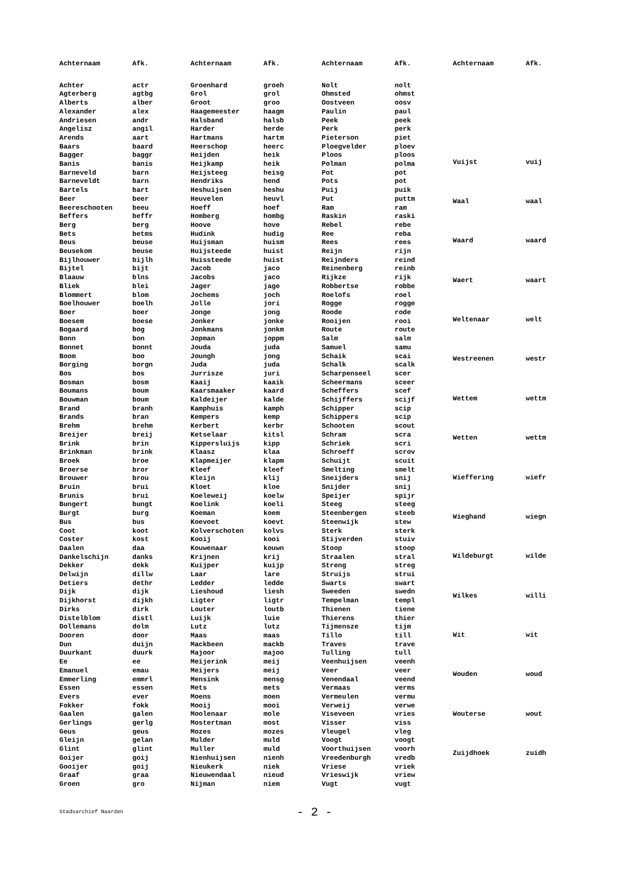| Achternaam | Afk. |
| --- | --- |
| Achter | actr |
| Agterberg | agtbg |
| Alberts | alber |
| Alexander | alex |
| Andriesen | andr |
| Angelisz | angil |
| Arends | aart |
| Baars | baard |
| Bagger | baggr |
| Banis | banis |
| Barneveld | barn |
| Barneveldt | barn |
| Bartels | bart |
| Beer | beer |
| Beereschooten | beeu |
| Beffers | beffr |
| Berg | berg |
| Bets | betms |
| Beus | beuse |
| Beusekom | beuse |
| Bijlhouwer | bijlh |
| Bijtel | bijt |
| Blaauw | blns |
| Bliek | blei |
| Blommert | blom |
| Boelhouwer | boelh |
| Boer | boer |
| Boesem | boese |
| Bogaard | bog |
| Bonn | bon |
| Bonnet | bonnt |
| Boom | boo |
| Borging | borgn |
| Bos | bos |
| Bosman | bosm |
| Boumans | boum |
| Bouwman | boum |
| Brand | branh |
| Brands | bran |
| Brehm | brehm |
| Breijer | breij |
| Brink | brin |
| Brinkman | brink |
| Broek | broe |
| Broerse | bror |
| Brouwer | brou |
| Bruin | brui |
| Brunis | brui |
| Bungert | bungt |
| Burgt | burg |
| Bus | bus |
| Coot | koot |
| Coster | kost |
| Daalen | daa |
| Dankelschijn | danks |
| Dekker | dekk |
| Delwijn | dillw |
| Detiers | dethr |
| Dijk | dijk |
| Dijkhorst | dijkh |
| Dirks | dirk |
| Distelblom | distl |
| Dollemans | dolm |
| Dooren | door |
| Dun | duijn |
| Duurkant | duurk |
| Ee | ee |
| Emanuel | emau |
| Emmerling | emmrl |
| Essen | essen |
| Evers | ever |
| Fokker | fokk |
| Gaalen | galen |
| Gerlings | gerlg |
| Geus | geus |
| Gleijn | gelan |
| Glint | glint |
| Goijer | goij |
| Gooijer | goij |
| Graaf | graa |
| Groen | gro |
| Achternaam | Afk. |
| --- | --- |
| Groenhard | groeh |
| Grol | grol |
| Groot | groo |
| Haagemeester | haagm |
| Halsband | halsb |
| Harder | herde |
| Hartmans | hartm |
| Heerschop | heerc |
| Heijden | heik |
| Heijkamp | heik |
| Heijsteeg | heisg |
| Hendriks | hend |
| Heshuijsen | heshu |
| Heuvelen | heuvl |
| Hoeff | hoef |
| Homberg | hombg |
| Hoove | hove |
| Hudink | hudig |
| Huijsman | huism |
| Huijsteede | huist |
| Huissteede | huist |
| Jacob | jaco |
| Jacobs | jaco |
| Jager | jage |
| Jochems | joch |
| Jolle | jori |
| Jonge | jong |
| Jonker | jonke |
| Jonkmans | jonkm |
| Jopman | joppm |
| Jouda | juda |
| Joungh | jong |
| Juda | juda |
| Jurrisze | juri |
| Kaaij | kaaik |
| Kaarsmaaker | kaard |
| Kaldeijer | kalde |
| Kamphuis | kamph |
| Kempers | kemp |
| Kerbert | kerbr |
| Ketselaar | kitsl |
| Kippersluijs | kipp |
| Klaasz | klaa |
| Klapmeijer | klapm |
| Kleef | kleef |
| Kleijn | klij |
| Kloet | kloe |
| Koeleweij | koelw |
| Koelink | koeli |
| Koeman | koem |
| Koevoet | koevt |
| Kolverschoten | kolvs |
| Kooij | kooi |
| Kouwenaar | kouwn |
| Krijnen | krij |
| Kuijper | kuijp |
| Laar | lare |
| Ledder | ledde |
| Lieshoud | liesh |
| Ligter | ligtr |
| Louter | loutb |
| Luijk | luie |
| Lutz | lutz |
| Maas | maas |
| Mackbeen | mackb |
| Majoor | majoo |
| Meijerink | meij |
| Meijers | meij |
| Mensink | mensg |
| Mets | mets |
| Moens | moen |
| Mooij | mooi |
| Moolenaar | mole |
| Mostertman | most |
| Mozes | mozes |
| Mulder | muld |
| Muller | muld |
| Nienhuijsen | nienh |
| Nieukerk | niek |
| Nieuwendaal | nieud |
| Nijman | niem |
| Achternaam | Afk. |
| --- | --- |
| Nolt | nolt |
| Ohmsted | ohmst |
| Oostveen | oosv |
| Paulin | paul |
| Peek | peek |
| Perk | perk |
| Pieterson | piet |
| Ploegvelder | ploev |
| Ploos | ploos |
| Polman | polma |
| Pot | pot |
| Pots | pot |
| Puij | puik |
| Put | puttm |
| Ram | ram |
| Raskin | raski |
| Rebel | rebe |
| Ree | reba |
| Rees | rees |
| Reijn | rijn |
| Reijnders | reind |
| Reinenberg | reinb |
| Rijkze | rijk |
| Robbertse | robbe |
| Roelofs | roel |
| Rogge | rogge |
| Roode | rode |
| Rooijen | rooi |
| Route | route |
| Salm | salm |
| Samuel | samu |
| Schaik | scai |
| Schalk | scalk |
| Scharpenseel | scer |
| Scheermans | sceer |
| Scheffers | scef |
| Schijffers | scijf |
| Schipper | scip |
| Schippers | scip |
| Schooten | scout |
| Schram | scra |
| Schriek | scri |
| Schroeff | scrov |
| Schuijt | scuit |
| Smelting | smelt |
| Sneijders | snij |
| Snijder | snij |
| Speijer | spijr |
| Steeg | steeg |
| Steenbergen | steeb |
| Steenwijk | stew |
| Sterk | sterk |
| Stijverden | stuiv |
| Stoop | stoop |
| Straalen | stral |
| Streng | streg |
| Struijs | strui |
| Swarts | swart |
| Sweeden | swedn |
| Tempelman | templ |
| Thienen | tiene |
| Thierens | thier |
| Tijmensze | tijm |
| Tillo | till |
| Traves | trave |
| Tulling | tull |
| Veenhuijsen | veenh |
| Veer | veer |
| Venendaal | veend |
| Vermaas | verms |
| Vermeulen | vermu |
| Verweij | verwe |
| Viseveen | vries |
| Visser | viss |
| Vleugel | vleg |
| Voogt | voogt |
| Voorthuijsen | voorh |
| Vreedenburgh | vredb |
| Vriese | vriek |
| Vrieswijk | vriew |
| Vugt | vugt |
| Achternaam | Afk. |
| --- | --- |
| Vuijst | vuij |
| Waal | waal |
| Waard | waard |
| Waert | waart |
| Weltenaar | welt |
| Westreenen | westr |
| Wettem | wettm |
| Wetten | wettm |
| Wieffering | wiefr |
| Wieghand | wiegn |
| Wildeburgt | wilde |
| Wilkes | willi |
| Wit | wit |
| Wouden | woud |
| Wouterse | wout |
| Zuijdhoek | zuidh |
Stadsarchief Naarden - 2 -